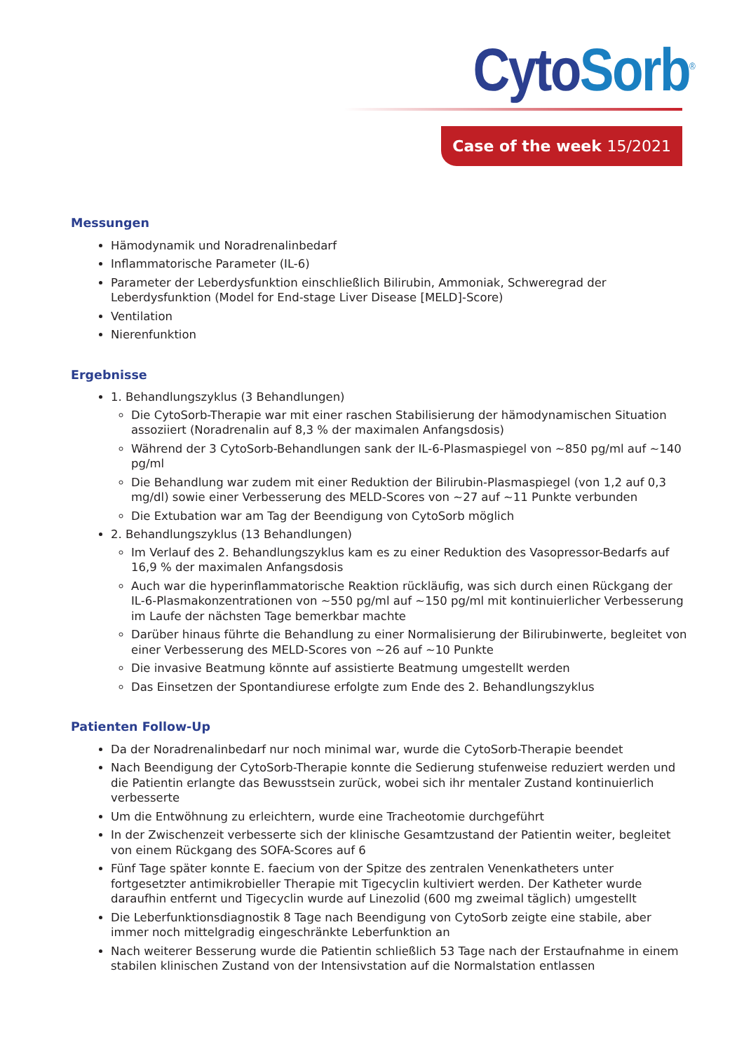Cyto Sorb<sup>®</sup>
Case of the week 15/2021
Messungen
Hämodynamik und Noradrenalinbedarf
Inflammatorische Parameter (IL-6)
Parameter der Leberdysfunktion einschließlich Bilirubin, Ammoniak, Schweregrad der Leberdysfunktion (Model for End-stage Liver Disease [MELD]-Score)
Ventilation
Nierenfunktion
Ergebnisse
1. Behandlungszyklus (3 Behandlungen)
Die CytoSorb-Therapie war mit einer raschen Stabilisierung der hämodynamischen Situation assoziiert (Noradrenalin auf 8,3 % der maximalen Anfangsdosis)
Während der 3 CytoSorb-Behandlungen sank der IL-6-Plasmaspiegel von ~850 pg/ml auf ~140 pg/ml
Die Behandlung war zudem mit einer Reduktion der Bilirubin-Plasmaspiegel (von 1,2 auf 0,3 mg/dl) sowie einer Verbesserung des MELD-Scores von ~27 auf ~11 Punkte verbunden
Die Extubation war am Tag der Beendigung von CytoSorb möglich
2. Behandlungszyklus (13 Behandlungen)
Im Verlauf des 2. Behandlungszyklus kam es zu einer Reduktion des Vasopressor-Bedarfs auf 16,9 % der maximalen Anfangsdosis
Auch war die hyperinflammatorische Reaktion rückläufig, was sich durch einen Rückgang der IL-6-Plasmakonzentrationen von ~550 pg/ml auf ~150 pg/ml mit kontinuierlicher Verbesserung im Laufe der nächsten Tage bemerkbar machte
Darüber hinaus führte die Behandlung zu einer Normalisierung der Bilirubinwerte, begleitet von einer Verbesserung des MELD-Scores von ~26 auf ~10 Punkte
Die invasive Beatmung könnte auf assistierte Beatmung umgestellt werden
Das Einsetzen der Spontandiurese erfolgte zum Ende des 2. Behandlungszyklus
Patienten Follow-Up
Da der Noradrenalinbedarf nur noch minimal war, wurde die CytoSorb-Therapie beendet
Nach Beendigung der CytoSorb-Therapie konnte die Sedierung stufenweise reduziert werden und die Patientin erlangte das Bewusstsein zurück, wobei sich ihr mentaler Zustand kontinuierlich verbesserte
Um die Entwöhnung zu erleichtern, wurde eine Tracheotomie durchgeführt
In der Zwischenzeit verbesserte sich der klinische Gesamtzustand der Patientin weiter, begleitet von einem Rückgang des SOFA-Scores auf 6
Fünf Tage später konnte E. faecium von der Spitze des zentralen Venenkatheters unter fortgesetzter antimikrobieller Therapie mit Tigecyclin kultiviert werden. Der Katheter wurde daraufhin entfernt und Tigecyclin wurde auf Linezolid (600 mg zweimal täglich) umgestellt
Die Leberfunktionsdiagnostik 8 Tage nach Beendigung von CytoSorb zeigte eine stabile, aber immer noch mittelgradig eingeschränkte Leberfunktion an
Nach weiterer Besserung wurde die Patientin schließlich 53 Tage nach der Erstaufnahme in einem stabilen klinischen Zustand von der Intensivstation auf die Normalstation entlassen